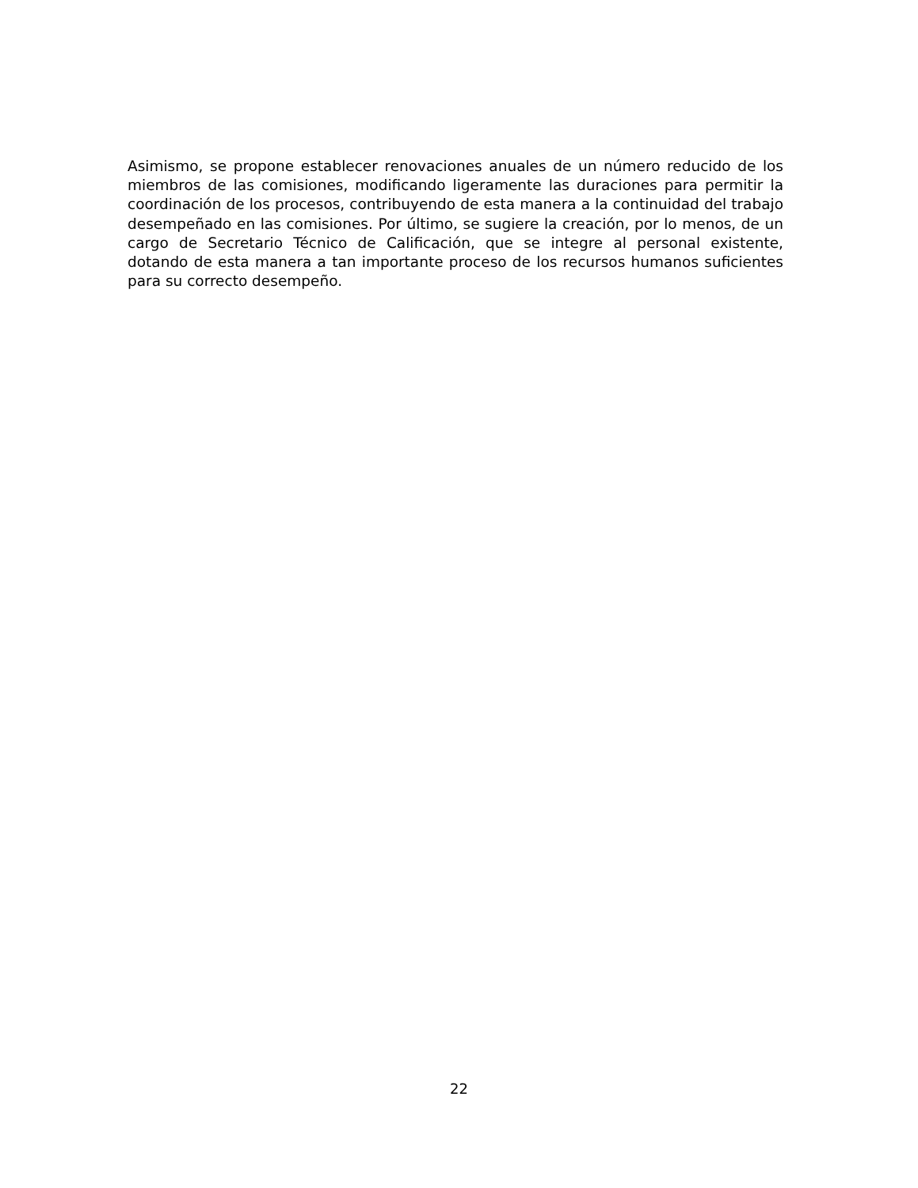Asimismo, se propone establecer renovaciones anuales de un número reducido de los miembros de las comisiones, modificando ligeramente las duraciones para permitir la coordinación de los procesos, contribuyendo de esta manera a la continuidad del trabajo desempeñado en las comisiones. Por último, se sugiere la creación, por lo menos, de un cargo de Secretario Técnico de Calificación, que se integre al personal existente, dotando de esta manera a tan importante proceso de los recursos humanos suficientes para su correcto desempeño.
22